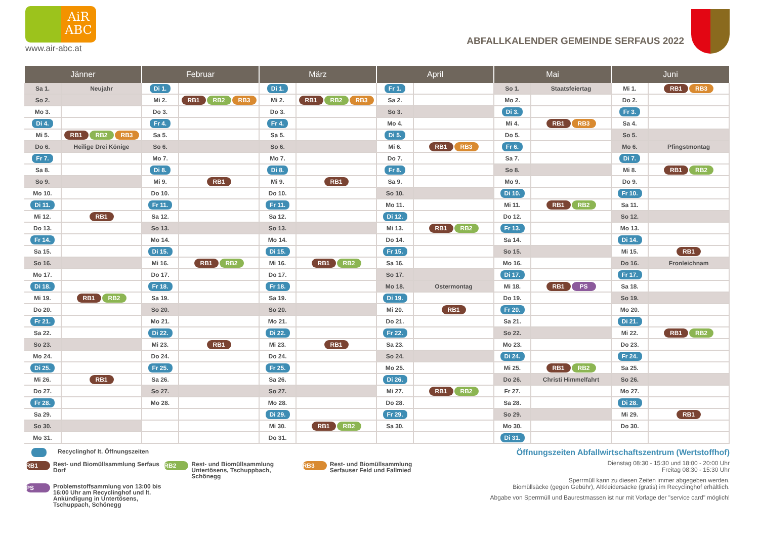AiR
ABC
www.air-abc.at
ABFALLKALENDER GEMEINDE SERFAUS 2022
| Jänner | | Februar | | März | | April | | Mai | | Juni | |
| --- | --- | --- | --- | --- | --- | --- | --- | --- | --- | --- | --- |
| Sa 1. | Neujahr | Di 1. | | Di 1. | | Fr 1. | | So 1. | Staatsfeiertag | Mi 1. | RB1 RB3 |
| So 2. | | Mi 2. | RB1 RB2 RB3 | Mi 2. | RB1 RB2 RB3 | Sa 2. | | Mo 2. | | Do 2. | |
| Mo 3. | | Do 3. | | Do 3. | | So 3. | | Di 3. | | Fr 3. | |
| Di 4. | | Fr 4. | | Fr 4. | | Mo 4. | | Mi 4. | RB1 RB3 | Sa 4. | |
| Mi 5. | RB1 RB2 RB3 | Sa 5. | | Sa 5. | | Di 5. | | Do 5. | | So 5. | |
| Do 6. | Heilige Drei Könige | So 6. | | So 6. | | Mi 6. | RB1 RB3 | Fr 6. | | Mo 6. | Pfingstmontag |
| Fr 7. | | Mo 7. | | Mo 7. | | Do 7. | | Sa 7. | | Di 7. | |
| Sa 8. | | Di 8. | | Di 8. | | Fr 8. | | So 8. | | Mi 8. | RB1 RB2 |
| So 9. | | Mi 9. | RB1 | Mi 9. | RB1 | Sa 9. | | Mo 9. | | Do 9. | |
| Mo 10. | | Do 10. | | Do 10. | | So 10. | | Di 10. | | Fr 10. | |
| Di 11. | | Fr 11. | | Fr 11. | | Mo 11. | | Mi 11. | RB1 RB2 | Sa 11. | |
| Mi 12. | RB1 | Sa 12. | | Sa 12. | | Di 12. | | Do 12. | | So 12. | |
| Do 13. | | So 13. | | So 13. | | Mi 13. | RB1 RB2 | Fr 13. | | Mo 13. | |
| Fr 14. | | Mo 14. | | Mo 14. | | Do 14. | | Sa 14. | | Di 14. | |
| Sa 15. | | Di 15. | | Di 15. | | Fr 15. | | So 15. | | Mi 15. | RB1 |
| So 16. | | Mi 16. | RB1 RB2 | Mi 16. | RB1 RB2 | Sa 16. | | Mo 16. | | Do 16. | Fronleichnam |
| Mo 17. | | Do 17. | | Do 17. | | So 17. | | Di 17. | | Fr 17. | |
| Di 18. | | Fr 18. | | Fr 18. | | Mo 18. | Ostermontag | Mi 18. | RB1 PS | Sa 18. | |
| Mi 19. | RB1 RB2 | Sa 19. | | Sa 19. | | Di 19. | | Do 19. | | So 19. | |
| Do 20. | | So 20. | | So 20. | | Mi 20. | RB1 | Fr 20. | | Mo 20. | |
| Fr 21. | | Mo 21. | | Mo 21. | | Do 21. | | Sa 21. | | Di 21. | |
| Sa 22. | | Di 22. | | Di 22. | | Fr 22. | | So 22. | | Mi 22. | RB1 RB2 |
| So 23. | | Mi 23. | RB1 | Mi 23. | RB1 | Sa 23. | | Mo 23. | | Do 23. | |
| Mo 24. | | Do 24. | | Do 24. | | So 24. | | Di 24. | | Fr 24. | |
| Di 25. | | Fr 25. | | Fr 25. | | Mo 25. | | Mi 25. | RB1 RB2 | Sa 25. | |
| Mi 26. | RB1 | Sa 26. | | Sa 26. | | Di 26. | | Do 26. | Christi Himmelfahrt | So 26. | |
| Do 27. | | So 27. | | So 27. | | Mi 27. | RB1 RB2 | Fr 27. | | Mo 27. | |
| Fr 28. | | Mo 28. | | Mo 28. | | Do 28. | | Sa 28. | | Di 28. | |
| Sa 29. | | | | Di 29. | | Fr 29. | | So 29. | | Mi 29. | RB1 |
| So 30. | | | | Mi 30. | RB1 RB2 | Sa 30. | | Mo 30. | | Do 30. | |
| Mo 31. | | | | Do 31. | | | | Di 31. | | | |
Recyclinghof lt. Öffnungszeiten
RB1 Rest- und Biomüllsammlung Serfaus Dorf RB2 Rest- und Biomüllsammlung Untertösens, Tschuppbach, Schönegg RB3 Rest- und Biomüllsammlung Serfauser Feld und Fallmied
PS Problemstoffsammlung von 13:00 bis 16:00 Uhr am Recyclinghof und lt. Ankündigung in Untertösens, Tschuppach, Schönegg
Öffnungszeiten Abfallwirtschaftszentrum (Wertstoffhof)
Dienstag 08:30 - 15:30 und 18:00 - 20:00 Uhr
Freitag 08:30 - 15:30 Uhr
Sperrmüll kann zu diesen Zeiten immer abgegeben werden.
Biomüllsäcke (gegen Gebühr), Altkleidersäcke (gratis) im Recyclinghof erhältlich.
Abgabe von Sperrmüll und Baurestmassen ist nur mit Vorlage der "service card" möglich!